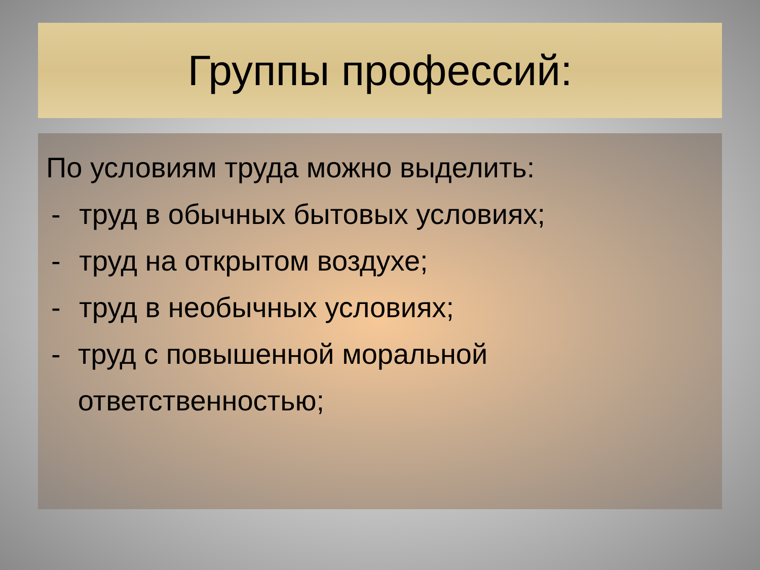Группы профессий:
По условиям труда можно выделить:
- труд в обычных бытовых условиях;
- труд на открытом воздухе;
- труд в необычных условиях;
- труд с повышенной моральной ответственностью;